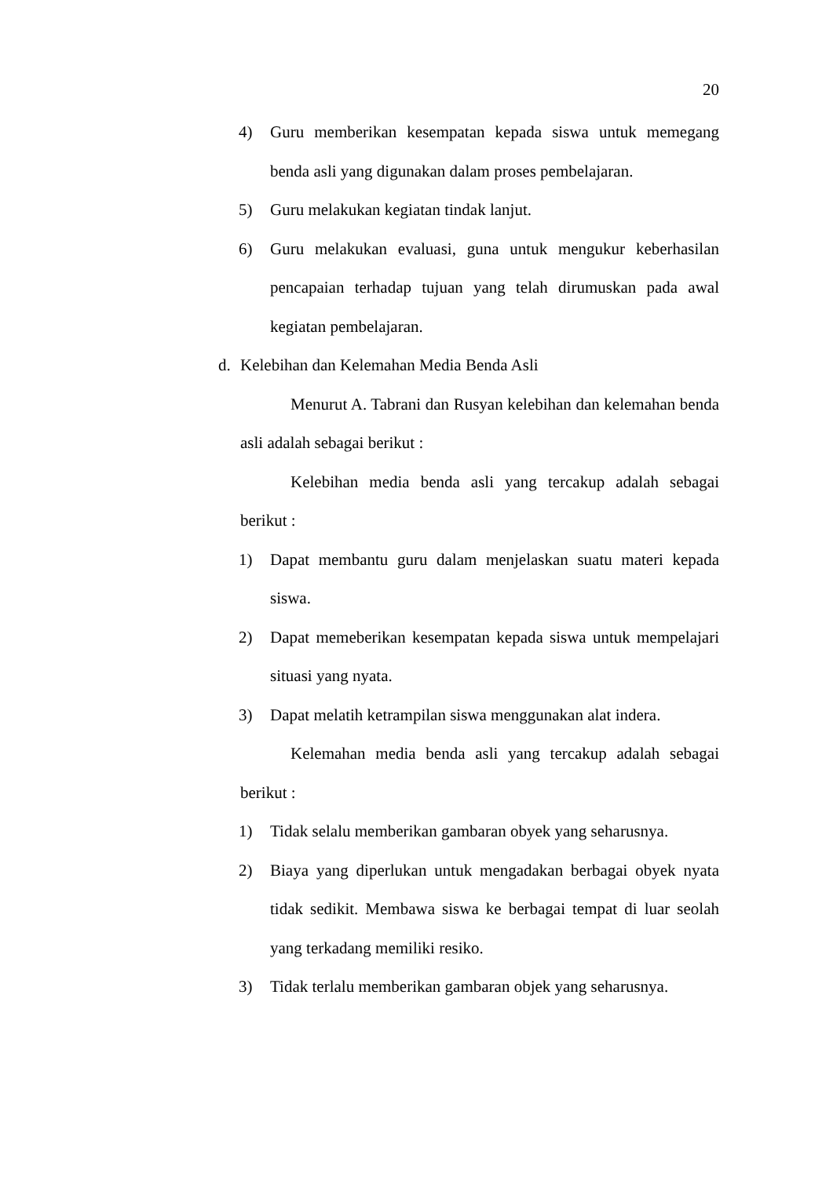20
4) Guru memberikan kesempatan kepada siswa untuk memegang benda asli yang digunakan dalam proses pembelajaran.
5) Guru melakukan kegiatan tindak lanjut.
6) Guru melakukan evaluasi, guna untuk mengukur keberhasilan pencapaian terhadap tujuan yang telah dirumuskan pada awal kegiatan pembelajaran.
d. Kelebihan dan Kelemahan Media Benda Asli
Menurut A. Tabrani dan Rusyan kelebihan dan kelemahan benda asli adalah sebagai berikut :
Kelebihan media benda asli yang tercakup adalah sebagai berikut :
1) Dapat membantu guru dalam menjelaskan suatu materi kepada siswa.
2) Dapat memeberikan kesempatan kepada siswa untuk mempelajari situasi yang nyata.
3) Dapat melatih ketrampilan siswa menggunakan alat indera.
Kelemahan media benda asli yang tercakup adalah sebagai berikut :
1) Tidak selalu memberikan gambaran obyek yang seharusnya.
2) Biaya yang diperlukan untuk mengadakan berbagai obyek nyata tidak sedikit. Membawa siswa ke berbagai tempat di luar seolah yang terkadang memiliki resiko.
3) Tidak terlalu memberikan gambaran objek yang seharusnya.